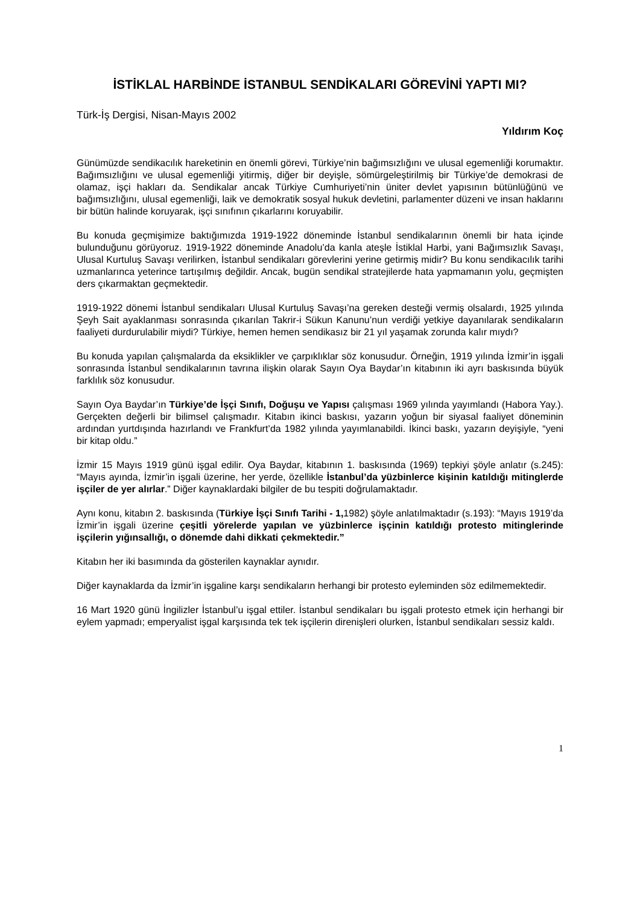İSTİKLAL HARBİNDE İSTANBUL SENDİKALARI GÖREVİNİ YAPTI MI?
Türk-İş Dergisi, Nisan-Mayıs 2002
Yıldırım Koç
Günümüzde sendikacılık hareketinin en önemli görevi, Türkiye’nin bağımsızlığını ve ulusal egemenliği korumaktır. Bağımsızlığını ve ulusal egemenliği yitirmiş, diğer bir deyişle, sömürgeleştirilmiş bir Türkiye’de demokrasi de olamaz, işçi hakları da. Sendikalar ancak Türkiye Cumhuriyeti’nin üniter devlet yapısının bütünlüğünü ve bağımsızlığını, ulusal egemenliği, laik ve demokratik sosyal hukuk devletini, parlamenter düzeni ve insan haklarını bir bütün halinde koruyarak, işçi sınıfının çıkarlarını koruyabilir.
Bu konuda geçmişimize baktığımızda 1919-1922 döneminde İstanbul sendikalarının önemli bir hata içinde bulunduğunu görüyoruz. 1919-1922 döneminde Anadolu’da kanla ateşle İstiklal Harbi, yani Bağımsızlık Savaşı, Ulusal Kurtuluş Savaşı verilirken, İstanbul sendikaları görevlerini yerine getirmiş midir? Bu konu sendikacılık tarihi uzmanlarınca yeterince tartışılmış değildir. Ancak, bugün sendikal stratejilerde hata yapmamanın yolu, geçmişten ders çıkarmaktan geçmektedir.
1919-1922 dönemi İstanbul sendikaları Ulusal Kurtuluş Savaşı’na gereken desteği vermiş olsalardı, 1925 yılında Şeyh Sait ayaklanması sonrasında çıkarılan Takrir-i Sükun Kanunu’nun verdiği yetkiye dayanılarak sendikaların faaliyeti durdurulabilir miydi? Türkiye, hemen hemen sendikasız bir 21 yıl yaşamak zorunda kalır mıydı?
Bu konuda yapılan çalışmalarda da eksiklikler ve çarpıklıklar söz konusudur. Örneğin, 1919 yılında İzmir’in işgali sonrasında İstanbul sendikalarının tavrına ilişkin olarak Sayın Oya Baydar’ın kitabının iki ayrı baskısında büyük farklılık söz konusudur.
Sayın Oya Baydar’ın Türkiye’de İşçi Sınıfı, Doğuşu ve Yapısı çalışması 1969 yılında yayımlandı (Habora Yay.). Gerçekten değerli bir bilimsel çalışmadır. Kitabın ikinci baskısı, yazarın yoğun bir siyasal faaliyet döneminin ardından yurtdışında hazırlandı ve Frankfurt’da 1982 yılında yayımlanabildi. İkinci baskı, yazarın deyişiyle, “yeni bir kitap oldu.”
İzmir 15 Mayıs 1919 günü işgal edilir. Oya Baydar, kitabının 1. baskısında (1969) tepkiyi şöyle anlatır (s.245): “Mayıs ayında, İzmir’in işgali üzerine, her yerde, özellikle İstanbul’da yüzbinlerce kişinin katıldığı mitinglerde işçiler de yer alırlar.” Diğer kaynaklardaki bilgiler de bu tespiti doğrulamaktadır.
Aynı konu, kitabın 2. baskısında (Türkiye İşçi Sınıfı Tarihi - 1, 1982) şöyle anlatılmaktadır (s.193): “Mayıs 1919’da İzmir’in işgali üzerine çeşitli yörelerde yapılan ve yüzbinlerce işçinin katıldığı protesto mitinglerinde işçilerin yığınsallığı, o dönemde dahi dikkati çekmektedir.”
Kitabın her iki basımında da gösterilen kaynaklar aynıdır.
Diğer kaynaklarda da İzmir’in işgaline karşı sendikaların herhangi bir protesto eyleminden söz edilmemektedir.
16 Mart 1920 günü İngilizler İstanbul’u işgal ettiler. İstanbul sendikaları bu işgali protesto etmek için herhangi bir eylem yapmadı; emperyalist işgal karşısında tek tek işçilerin direnişleri olurken, İstanbul sendikaları sessiz kaldı.
1